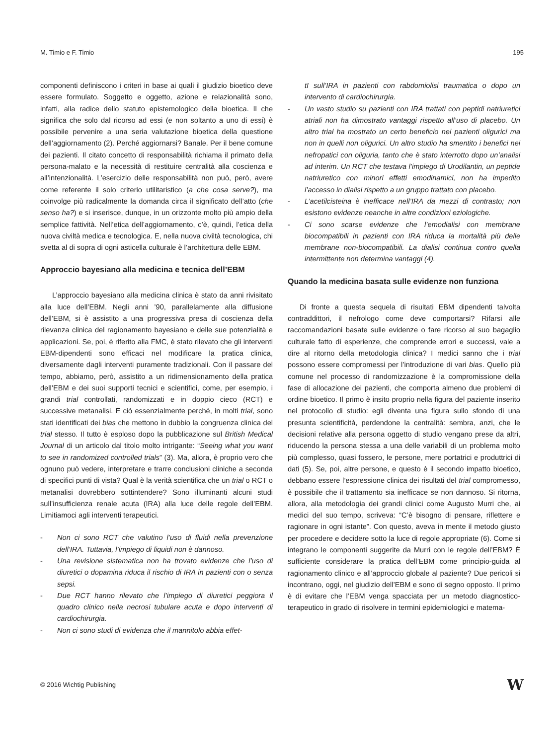M. Timio e F. Timio 195
componenti definiscono i criteri in base ai quali il giudizio bioetico deve essere formulato. Soggetto e oggetto, azione e relazionalità sono, infatti, alla radice dello statuto epistemologico della bioetica. Il che significa che solo dal ricorso ad essi (e non soltanto a uno di essi) è possibile pervenire a una seria valutazione bioetica della questione dell’aggiornamento (2). Perché aggiornarsi? Banale. Per il bene comune dei pazienti. Il citato concetto di responsabilità richiama il primato della persona-malato e la necessità di restituire centralità alla coscienza e all’intenzionalità. L’esercizio delle responsabilità non può, però, avere come referente il solo criterio utilitaristico (a che cosa serve?), ma coinvolge più radicalmente la domanda circa il significato dell’atto (che senso ha?) e si inserisce, dunque, in un orizzonte molto più ampio della semplice fattività. Nell’etica dell’aggiornamento, c’è, quindi, l’etica della nuova civiltà medica e tecnologica. E, nella nuova civiltà tecnologica, chi svetta al di sopra di ogni asticella culturale è l’architettura delle EBM.
Approccio bayesiano alla medicina e tecnica dell’EBM
L’approccio bayesiano alla medicina clinica è stato da anni rivisitato alla luce dell’EBM. Negli anni ’90, parallelamente alla diffusione dell’EBM, si è assistito a una progressiva presa di coscienza della rilevanza clinica del ragionamento bayesiano e delle sue potenzialità e applicazioni. Se, poi, è riferito alla FMC, è stato rilevato che gli interventi EBM-dipendenti sono efficaci nel modificare la pratica clinica, diversamente dagli interventi puramente tradizionali. Con il passare del tempo, abbiamo, però, assistito a un ridimensionamento della pratica dell’EBM e dei suoi supporti tecnici e scientifici, come, per esempio, i grandi trial controllati, randomizzati e in doppio cieco (RCT) e successive metanalisi. E ciò essenzialmente perché, in molti trial, sono stati identificati dei bias che mettono in dubbio la congruenza clinica del trial stesso. Il tutto è esploso dopo la pubblicazione sul British Medical Journal di un articolo dal titolo molto intrigante: “Seeing what you want to see in randomized controlled trials” (3). Ma, allora, è proprio vero che ognuno può vedere, interpretare e trarre conclusioni cliniche a seconda di specifici punti di vista? Qual è la verità scientifica che un trial o RCT o metanalisi dovrebbero sottintendere? Sono illuminanti alcuni studi sull’insufficienza renale acuta (IRA) alla luce delle regole dell’EBM. Limitiamoci agli interventi terapeutici.
- Non ci sono RCT che valutino l’uso di fluidi nella prevenzione dell’IRA. Tuttavia, l’impiego di liquidi non è dannoso.
- Una revisione sistematica non ha trovato evidenze che l’uso di diuretici o dopamina riduca il rischio di IRA in pazienti con o senza sepsi.
- Due RCT hanno rilevato che l’impiego di diuretici peggiora il quadro clinico nella necrosi tubulare acuta e dopo interventi di cardiochirurgia.
- Non ci sono studi di evidenza che il mannitolo abbia effet-
tI sull’IRA in pazienti con rabdomiolisi traumatica o dopo un intervento di cardiochirurgia.
- Un vasto studio su pazienti con IRA trattati con peptidi natriuretici atriali non ha dimostrato vantaggi rispetto all’uso di placebo. Un altro trial ha mostrato un certo beneficio nei pazienti oligurici ma non in quelli non oligurici. Un altro studio ha smentito i benefici nei nefropatici con oliguria, tanto che è stato interrotto dopo un’analisi ad interim. Un RCT che testava l’impiego di Urodilantin, un peptide natriuretico con minori effetti emodinamici, non ha impedito l’accesso in dialisi rispetto a un gruppo trattato con placebo.
- L’acetilcisteina è inefficace nell’IRA da mezzi di contrasto; non esistono evidenze neanche in altre condizioni eziologiche.
- Ci sono scarse evidenze che l’emodialisi con membrane biocompatibili in pazienti con IRA riduca la mortalità più delle membrane non-biocompatibili. La dialisi continua contro quella intermittente non determina vantaggi (4).
Quando la medicina basata sulle evidenze non funziona
Di fronte a questa sequela di risultati EBM dipendenti talvolta contraddittori, il nefrologo come deve comportarsi? Rifarsi alle raccomandazioni basate sulle evidenze o fare ricorso al suo bagaglio culturale fatto di esperienze, che comprende errori e successi, vale a dire al ritorno della metodologia clinica? I medici sanno che i trial possono essere compromessi per l’introduzione di vari bias. Quello più comune nel processo di randomizzazione è la compromissione della fase di allocazione dei pazienti, che comporta almeno due problemi di ordine bioetico. Il primo è insito proprio nella figura del paziente inserito nel protocollo di studio: egli diventa una figura sullo sfondo di una presunta scientificità, perdendone la centralità: sembra, anzi, che le decisioni relative alla persona oggetto di studio vengano prese da altri, riducendo la persona stessa a una delle variabili di un problema molto più complesso, quasi fossero, le persone, mere portatrici e produttrici di dati (5). Se, poi, altre persone, e questo è il secondo impatto bioetico, debbano essere l’espressione clinica dei risultati del trial compromesso, è possibile che il trattamento sia inefficace se non dannoso. Si ritorna, allora, alla metodologia dei grandi clinici come Augusto Murri che, ai medici del suo tempo, scriveva: “C’è bisogno di pensare, riflettere e ragionare in ogni istante”. Con questo, aveva in mente il metodo giusto per procedere e decidere sotto la luce di regole appropriate (6). Come si integrano le componenti suggerite da Murri con le regole dell’EBM? È sufficiente considerare la pratica dell’EBM come principio-guida al ragionamento clinico e all’approccio globale al paziente? Due pericoli si incontrano, oggi, nel giudizio dell’EBM e sono di segno opposto. Il primo è di evitare che l’EBM venga spacciata per un metodo diagnostico-terapeutico in grado di risolvere in termini epidemiologici e matema-
© 2016 Wichtig Publishing W